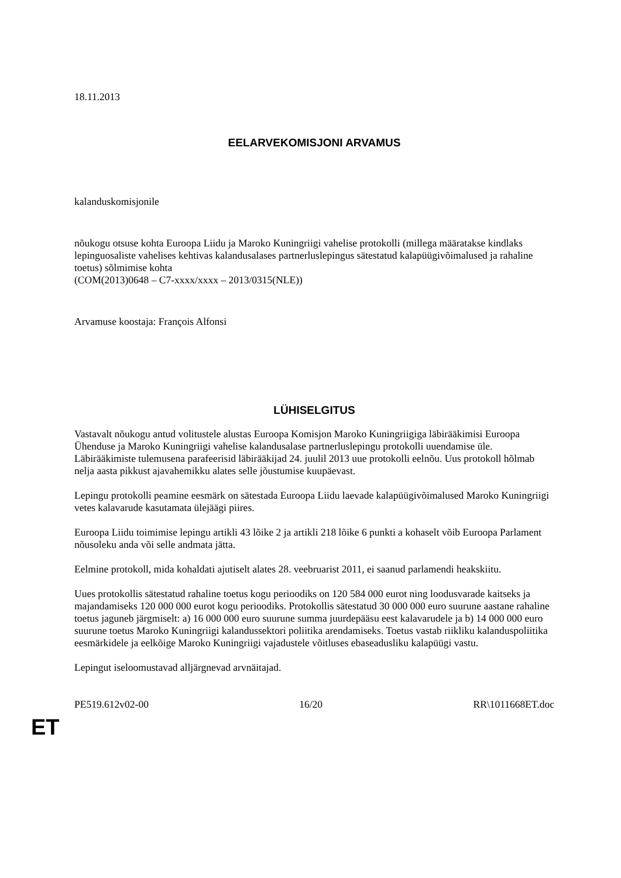18.11.2013
EELARVEKOMISJONI ARVAMUS
kalanduskomisjonile
nõukogu otsuse kohta Euroopa Liidu ja Maroko Kuningriigi vahelise protokolli (millega määratakse kindlaks lepinguosaliste vahelises kehtivas kalandusalases partnerluslepingus sätestatud kalapüügivõimalused ja rahaline toetus) sõlmimise kohta
(COM(2013)0648 – C7-xxxx/xxxx – 2013/0315(NLE))
Arvamuse koostaja: François Alfonsi
LÜHISELGITUS
Vastavalt nõukogu antud volitustele alustas Euroopa Komisjon Maroko Kuningriigiga läbirääkimisi Euroopa Ühenduse ja Maroko Kuningriigi vahelise kalandusalase partnerluslepingu protokolli uuendamise üle. Läbirääkimiste tulemusena parafeerisid läbirääkijad 24. juulil 2013 uue protokolli eelnõu. Uus protokoll hõlmab nelja aasta pikkust ajavahemikku alates selle jõustumise kuupäevast.
Lepingu protokolli peamine eesmärk on sätestada Euroopa Liidu laevade kalapüügivõimalused Maroko Kuningriigi vetes kalavarude kasutamata ülejäägi piires.
Euroopa Liidu toimimise lepingu artikli 43 lõike 2 ja artikli 218 lõike 6 punkti a kohaselt võib Euroopa Parlament nõusoleku anda või selle andmata jätta.
Eelmine protokoll, mida kohaldati ajutiselt alates 28. veebruarist 2011, ei saanud parlamendi heakskiitu.
Uues protokollis sätestatud rahaline toetus kogu perioodiks on 120 584 000 eurot ning loodusvarade kaitseks ja majandamiseks 120 000 000 eurot kogu perioodiks. Protokollis sätestatud 30 000 000 euro suurune aastane rahaline toetus jaguneb järgmiselt: a) 16 000 000 euro suurune summa juurdepääsu eest kalavarudele ja b) 14 000 000 euro suurune toetus Maroko Kuningriigi kalandussektori poliitika arendamiseks. Toetus vastab riikliku kalanduspoliitika eesmärkidele ja eelkõige Maroko Kuningriigi vajadustele võitluses ebaseadusliku kalapüügi vastu.
Lepingut iseloomustavad alljärgnevad arvnäitajad.
PE519.612v02-00 16/20 RR\1011668ET.doc
ET